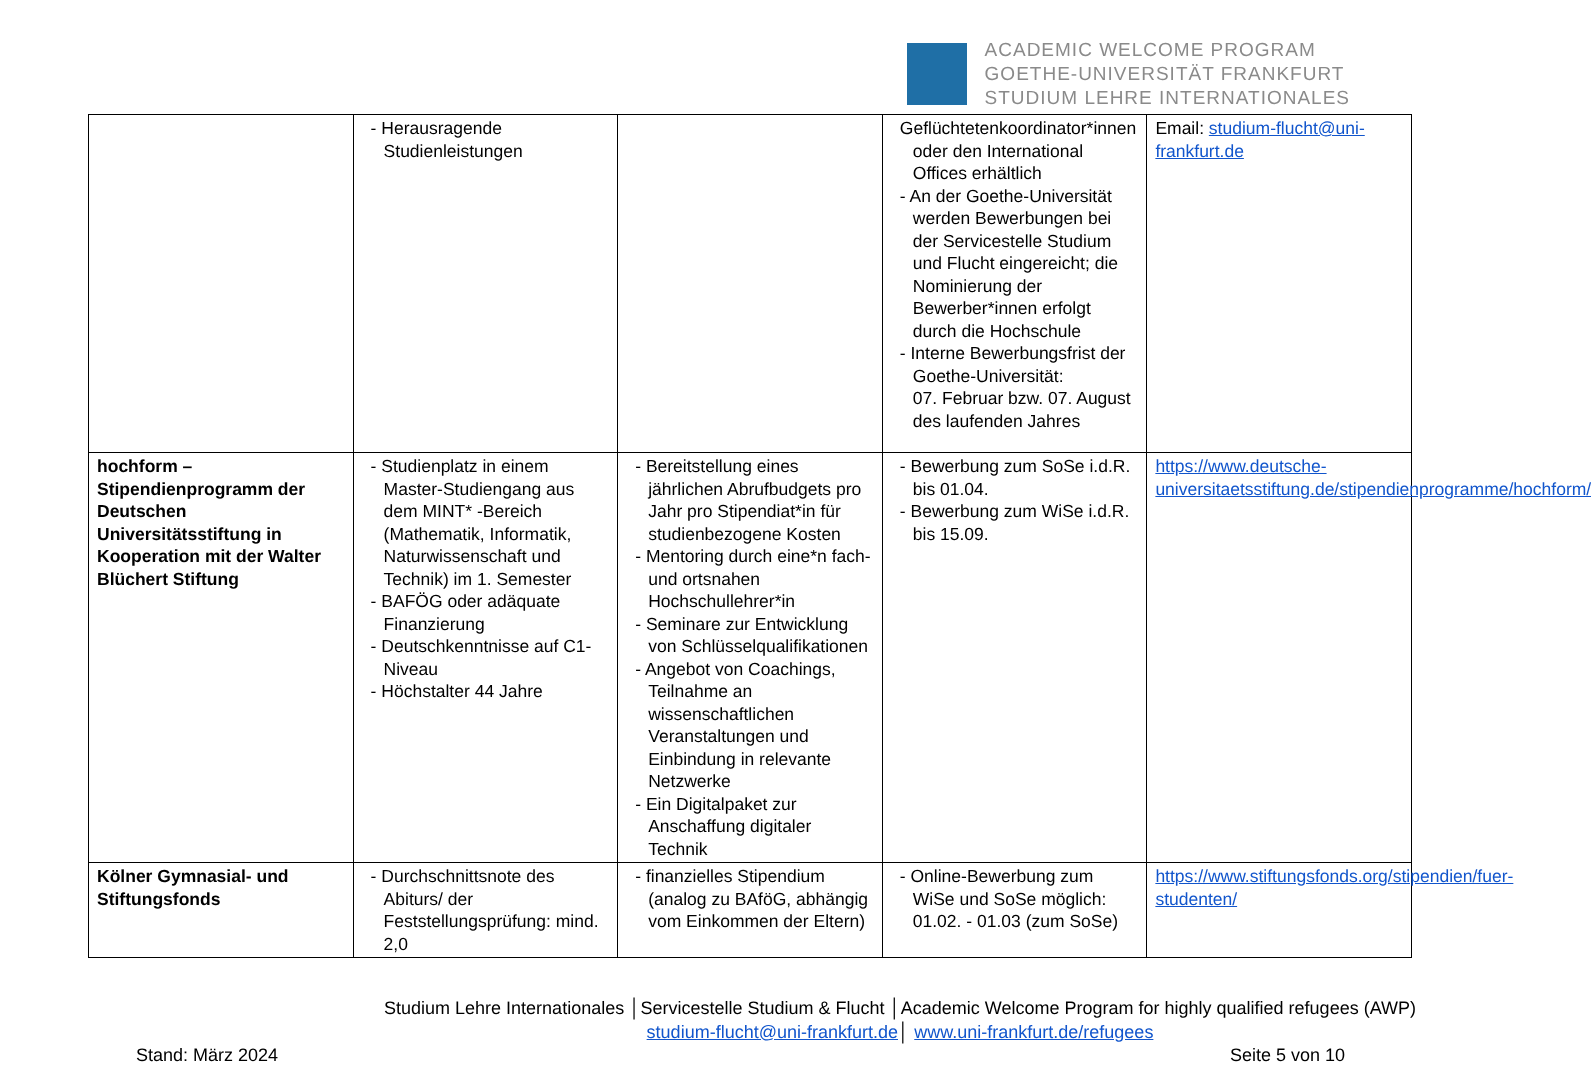ACADEMIC WELCOME PROGRAM
GOETHE-UNIVERSITÄT FRANKFURT
STUDIUM LEHRE INTERNATIONALES
| | - Herausragende Studienleistungen | | Geflüchtetenkoordinator*innen oder den International Offices erhältlich - An der Goethe-Universität werden Bewerbungen bei der Servicestelle Studium und Flucht eingereicht; die Nominierung der Bewerber*innen erfolgt durch die Hochschule - Interne Bewerbungsfrist der Goethe-Universität: 07. Februar bzw. 07. August des laufenden Jahres | Email: studium-flucht@uni-frankfurt.de |
| hochform – Stipendienprogramm der Deutschen Universitätsstiftung in Kooperation mit der Walter Blüchert Stiftung | - Studienplatz in einem Master-Studiengang aus dem MINT* -Bereich (Mathematik, Informatik, Naturwissenschaft und Technik) im 1. Semester - BAFÖG oder adäquate Finanzierung - Deutschkenntnisse auf C1-Niveau - Höchstalter 44 Jahre | - Bereitstellung eines jährlichen Abrufbudgets pro Jahr pro Stipendiat*in für studienbezogene Kosten - Mentoring durch eine*n fach- und ortsnahen Hochschullehrer*in - Seminare zur Entwicklung von Schlüsselqualifikationen - Angebot von Coachings, Teilnahme an wissenschaftlichen Veranstaltungen und Einbindung in relevante Netzwerke - Ein Digitalpaket zur Anschaffung digitaler Technik | - Bewerbung zum SoSe i.d.R. bis 01.04. - Bewerbung zum WiSe i.d.R. bis 15.09. | https://www.deutsche-universitaetsstiftung.de/stipendienprogramme/hochform/ |
| Kölner Gymnasial- und Stiftungsfonds | - Durchschnittsnote des Abiturs/ der Feststellungsprüfung: mind. 2,0 | - finanzielles Stipendium (analog zu BAföG, abhängig vom Einkommen der Eltern) | - Online-Bewerbung zum WiSe und SoSe möglich: 01.02. - 01.03 (zum SoSe) | https://www.stiftungsfonds.org/stipendien/fuer-studenten/ |
Studium Lehre Internationales │Servicestelle Studium & Flucht │Academic Welcome Program for highly qualified refugees (AWP)
studium-flucht@uni-frankfurt.de│ www.uni-frankfurt.de/refugees
Stand: März 2024 Seite 5 von 10